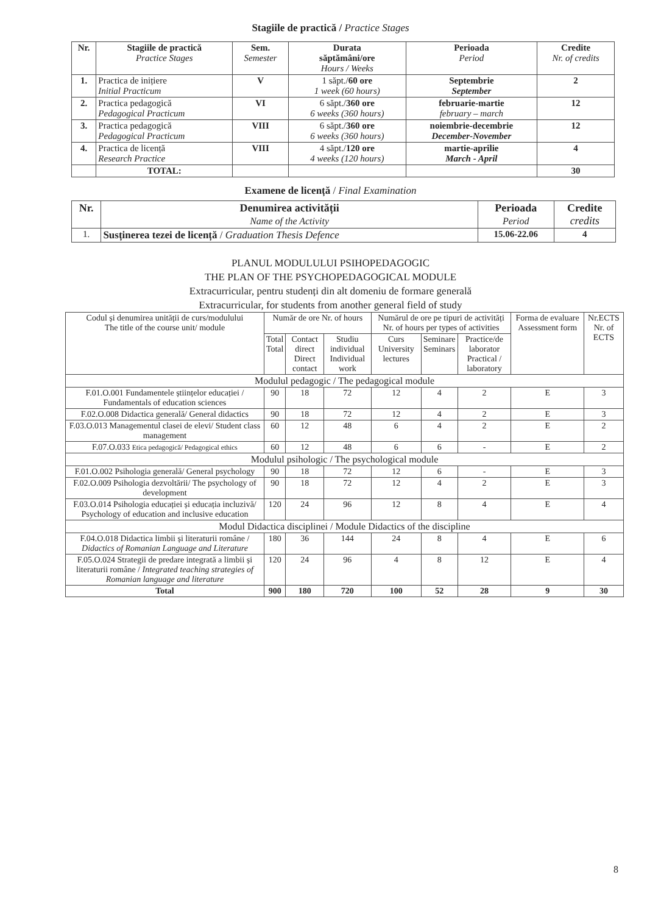Stagiile de practică / Practice Stages
| Nr. | Stagiile de practică Practice Stages | Sem. Semester | Durata săptămâni/ore Hours / Weeks | Perioada Period | Credite Nr. of credits |
| --- | --- | --- | --- | --- | --- |
| 1. | Practica de inițiere Initial Practicum | V | 1 săpt./ 60 ore 1 week (60 hours) | Septembrie September | 2 |
| 2. | Practica pedagogică Pedagogical Practicum | VI | 6 săpt./ 360 ore 6 weeks (360 hours) | februarie-martie february – march | 12 |
| 3. | Practica pedagogică Pedagogical Practicum | VIII | 6 săpt./ 360 ore 6 weeks (360 hours) | noiembrie-decembrie December-November | 12 |
| 4. | Practica de licență Research Practice | VIII | 4 săpt./ 120 ore 4 weeks (120 hours) | martie-aprilie March - April | 4 |
| | TOTAL: | | | | 30 |
Examene de licență / Final Examination
| Nr. | Denumirea activității Name of the Activity | Perioada Period | Credite credits |
| --- | --- | --- | --- |
| 1. | Susținerea tezei de licență / Graduation Thesis Defence | 15.06-22.06 | 4 |
PLANUL MODULULUI PSIHOPEDAGOGIC
THE PLAN OF THE PSYCHOPEDAGOGICAL MODULE
Extracurricular, pentru studenți din alt domeniu de formare generală
Extracurricular, for students from another general field of study
| Codul și denumirea unității de curs/modulului The title of the course unit/ module | Număr de ore Nr. of hours | | | Numărul de ore pe tipuri de activități Nr. of hours per types of activities | | | Forma de evaluare Assessment form | Nr.ECTS Nr. of ECTS |
| | Total Total | Contact direct Direct contact | Studiu individual Individual work | Curs University lectures | Seminare Seminars | Practice/de laborator Practical / laboratory | | |
| Modulul pedagogic / The pedagogical module | | | | | | | | |
| F.01.O.001 Fundamentele științelor educației / Fundamentals of education sciences | 90 | 18 | 72 | 12 | 4 | 2 | E | 3 |
| F.02.O.008 Didactica generală/ General didactics | 90 | 18 | 72 | 12 | 4 | 2 | E | 3 |
| F.03.O.013 Managementul clasei de elevi/ Student class management | 60 | 12 | 48 | 6 | 4 | 2 | E | 2 |
| F.07.O.033 Etica pedagogică/ Pedagogical ethics | 60 | 12 | 48 | 6 | 6 | - | E | 2 |
| Modulul psihologic / The psychological module | | | | | | | | |
| F.01.O.002 Psihologia generală/ General psychology | 90 | 18 | 72 | 12 | 6 | - | E | 3 |
| F.02.O.009 Psihologia dezvoltării/ The psychology of development | 90 | 18 | 72 | 12 | 4 | 2 | E | 3 |
| F.03.O.014 Psihologia educației și educația incluzivă/ Psychology of education and inclusive education | 120 | 24 | 96 | 12 | 8 | 4 | E | 4 |
| Modul Didactica disciplinei / Module Didactics of the discipline | | | | | | | | |
| F.04.O.018 Didactica limbii și literaturii române / Didactics of Romanian Language and Literature | 180 | 36 | 144 | 24 | 8 | 4 | E | 6 |
| F.05.O.024 Strategii de predare integrată a limbii și literaturii române / Integrated teaching strategies of Romanian language and literature | 120 | 24 | 96 | 4 | 8 | 12 | E | 4 |
| Total | 900 | 180 | 720 | 100 | 52 | 28 | 9 | 30 |
8